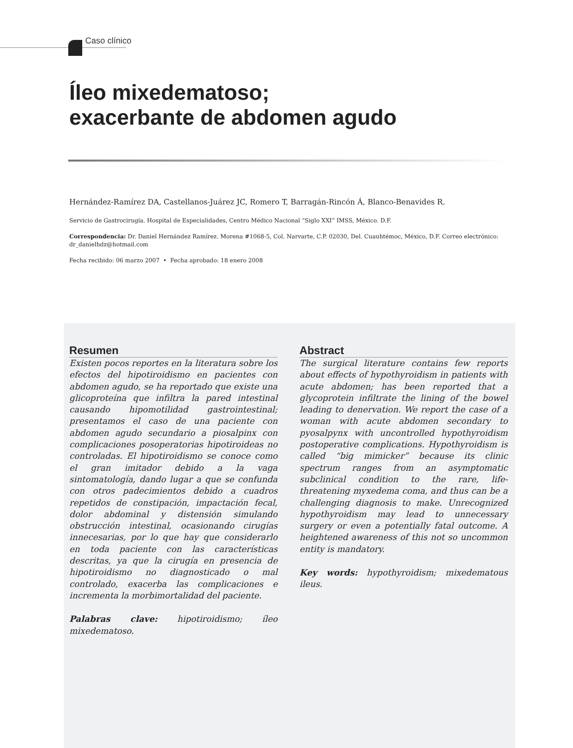Caso clínico
Íleo mixedematoso;
exacerbante de abdomen agudo
Hernández-Ramírez DA, Castellanos-Juárez JC, Romero T, Barragán-Rincón Á, Blanco-Benavides R.
Servicio de Gastrocirugía. Hospital de Especialidades, Centro Médico Nacional “Siglo XXI” IMSS, México. D.F.
Correspondencia: Dr. Daniel Hernández Ramírez. Morena #1068-5, Col. Narvarte, C.P. 02030, Del. Cuauhtémoc, México, D.F. Correo electrónico: dr_danielhdz@hotmail.com
Fecha recibido: 06 marzo 2007 • Fecha aprobado: 18 enero 2008
Resumen
Existen pocos reportes en la literatura sobre los efectos del hipotiroidismo en pacientes con abdomen agudo, se ha reportado que existe una glicoproteína que infiltra la pared intestinal causando hipomotilidad gastrointestinal; presentamos el caso de una paciente con abdomen agudo secundario a piosalpinx con complicaciones posoperatorias hipotiroideas no controladas. El hipotiroidismo se conoce como el gran imitador debido a la vaga sintomatología, dando lugar a que se confunda con otros padecimientos debido a cuadros repetidos de constipación, impactación fecal, dolor abdominal y distensión simulando obstrucción intestinal, ocasionando cirugías innecesarias, por lo que hay que considerarlo en toda paciente con las características descritas, ya que la cirugía en presencia de hipotiroidismo no diagnosticado o mal controlado, exacerba las complicaciones e incrementa la morbimortalidad del paciente.
Palabras clave: hipotiroidismo; íleo mixedematoso.
Abstract
The surgical literature contains few reports about effects of hypothyroidism in patients with acute abdomen; has been reported that a glycoprotein infiltrate the lining of the bowel leading to denervation. We report the case of a woman with acute abdomen secondary to pyosalpynx with uncontrolled hypothyroidism postoperative complications. Hypothyroidism is called “big mimicker” because its clinic spectrum ranges from an asymptomatic subclinical condition to the rare, life-threatening myxedema coma, and thus can be a challenging diagnosis to make. Unrecognized hypothyroidism may lead to unnecessary surgery or even a potentially fatal outcome. A heightened awareness of this not so uncommon entity is mandatory.
Key words: hypothyroidism; mixedematous ileus.